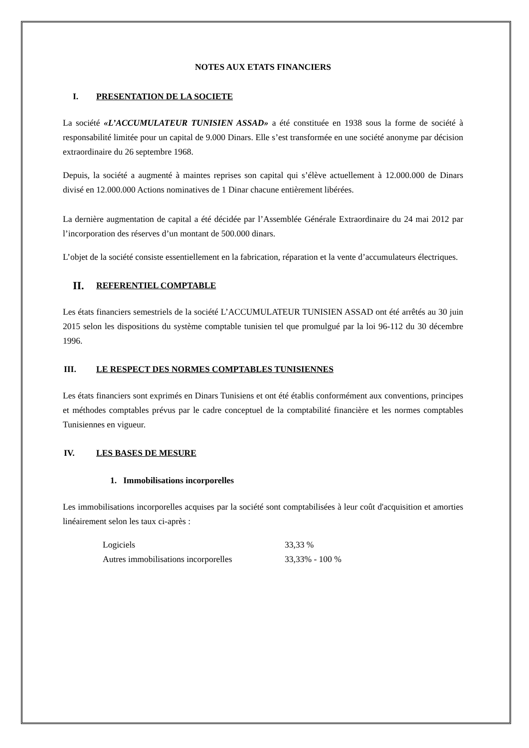NOTES AUX ETATS FINANCIERS
I. PRESENTATION DE LA SOCIETE
La société «L’ACCUMULATEUR TUNISIEN ASSAD» a été constituée en 1938 sous la forme de société à responsabilité limitée pour un capital de 9.000 Dinars. Elle s’est transformée en une société anonyme par décision extraordinaire du 26 septembre 1968.
Depuis, la société a augmenté à maintes reprises son capital qui s’élève actuellement à 12.000.000 de Dinars divisé en 12.000.000 Actions nominatives de 1 Dinar chacune entièrement libérées.
La dernière augmentation de capital a été décidée par l’Assemblée Générale Extraordinaire du 24 mai 2012 par l’incorporation des réserves d’un montant de 500.000 dinars.
L’objet de la société consiste essentiellement en la fabrication, réparation et la vente d’accumulateurs électriques.
II. REFERENTIEL COMPTABLE
Les états financiers semestriels de la société L’ACCUMULATEUR TUNISIEN ASSAD ont été arrêtés au 30 juin 2015 selon les dispositions du système comptable tunisien tel que promulgué par la loi 96-112 du 30 décembre 1996.
III. LE RESPECT DES NORMES COMPTABLES TUNISIENNES
Les états financiers sont exprimés en Dinars Tunisiens et ont été établis conformément aux conventions, principes et méthodes comptables prévus par le cadre conceptuel de la comptabilité financière et les normes comptables Tunisiennes en vigueur.
IV. LES BASES DE MESURE
1. Immobilisations incorporelles
Les immobilisations incorporelles acquises par la société sont comptabilisées à leur coût d'acquisition et amorties linéairement selon les taux ci-après :
| Logiciels | 33,33 % |
| Autres immobilisations incorporelles | 33,33% - 100 % |